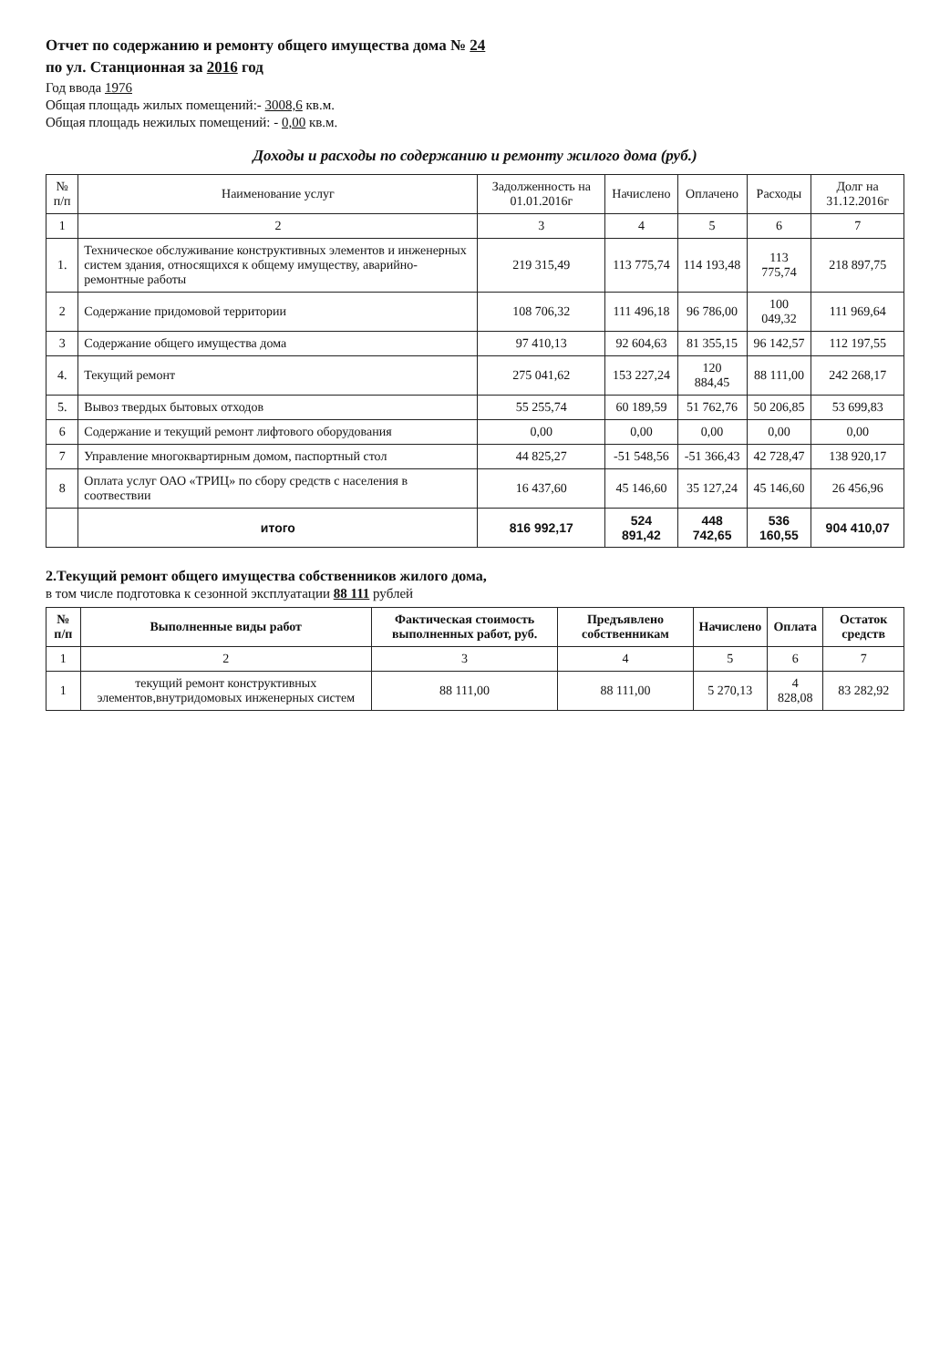Отчет по содержанию и ремонту общего имущества дома № 24
по ул. Станционная за 2016 год
Год ввода 1976
Общая площадь жилых помещений:- 3008,6 кв.м.
Общая площадь нежилых помещений: - 0,00 кв.м.
Доходы и расходы по содержанию и ремонту жилого дома (руб.)
| № п/п | Наименование услуг | Задолженность на 01.01.2016г | Начислено | Оплачено | Расходы | Долг на 31.12.2016г |
| --- | --- | --- | --- | --- | --- | --- |
| 1 | 2 | 3 | 4 | 5 | 6 | 7 |
| 1. | Техническое обслуживание конструктивных элементов и инженерных систем здания, относящихся к общему имуществу, аварийно-ремонтные работы | 219 315,49 | 113 775,74 | 114 193,48 | 113 775,74 | 218 897,75 |
| 2 | Содержание придомовой территории | 108 706,32 | 111 496,18 | 96 786,00 | 100 049,32 | 111 969,64 |
| 3 | Содержание общего имущества дома | 97 410,13 | 92 604,63 | 81 355,15 | 96 142,57 | 112 197,55 |
| 4. | Текущий ремонт | 275 041,62 | 153 227,24 | 120 884,45 | 88 111,00 | 242 268,17 |
| 5. | Вывоз твердых бытовых отходов | 55 255,74 | 60 189,59 | 51 762,76 | 50 206,85 | 53 699,83 |
| 6 | Содержание и текущий ремонт лифтового оборудования | 0,00 | 0,00 | 0,00 | 0,00 | 0,00 |
| 7 | Управление многоквартирным домом, паспортный стол | 44 825,27 | -51 548,56 | -51 366,43 | 42 728,47 | 138 920,17 |
| 8 | Оплата услуг ОАО «ТРИЦ» по сбору средств с населения в соотвествии | 16 437,60 | 45 146,60 | 35 127,24 | 45 146,60 | 26 456,96 |
| | итого | 816 992,17 | 524 891,42 | 448 742,65 | 536 160,55 | 904 410,07 |
2.Текущий ремонт общего имущества собственников жилого дома,
в том числе подготовка к сезонной эксплуатации 88 111 рублей
| № п/п | Выполненные виды работ | Фактическая стоимость выполненных работ, руб. | Предъявлено собственникам | Начислено | Оплата | Остаток средств |
| --- | --- | --- | --- | --- | --- | --- |
| 1 | 2 | 3 | 4 | 5 | 6 | 7 |
| 1 | текущий ремонт конструктивных элементов,внутридомовых инженерных систем | 88 111,00 | 88 111,00 | 5 270,13 | 4 828,08 | 83 282,92 |